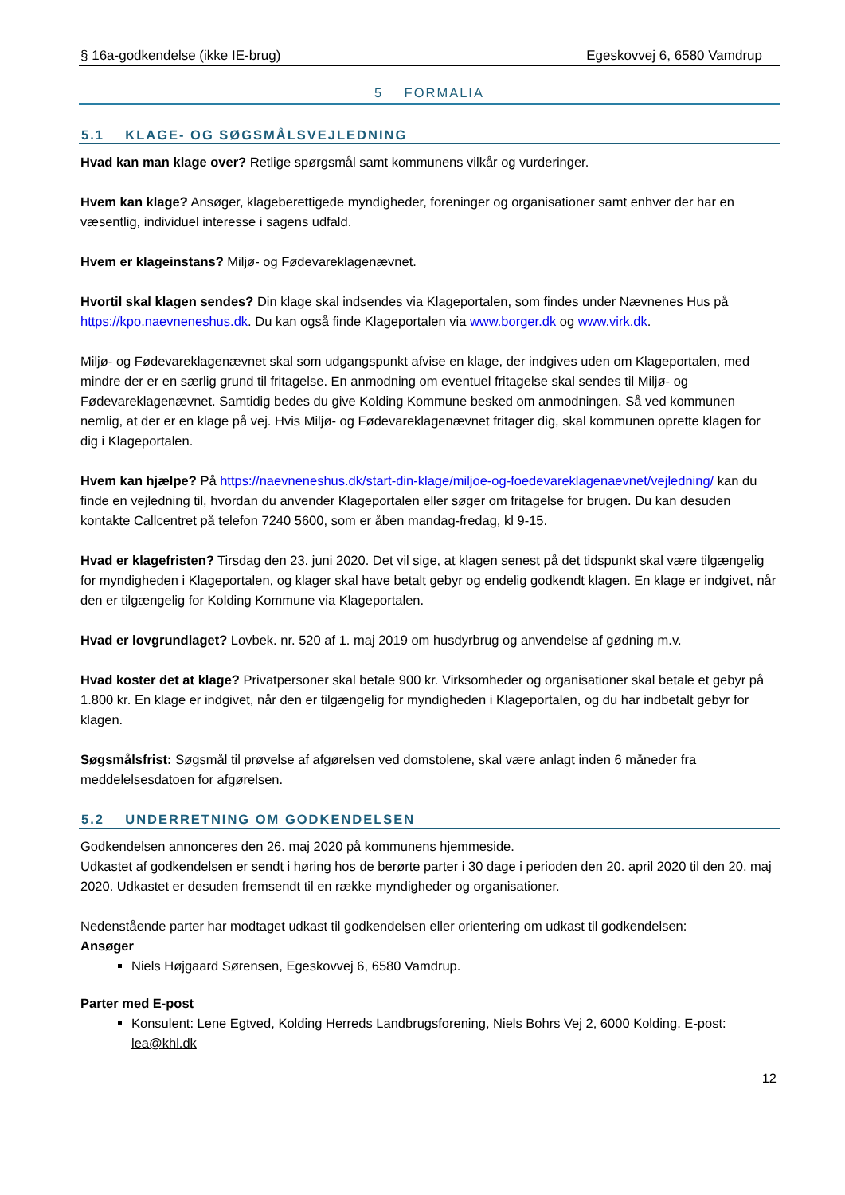§ 16a-godkendelse (ikke IE-brug) Egeskovvej 6, 6580 Vamdrup
5 FORMALIA
5.1 KLAGE- OG SØGSMÅLSVEJLEDNING
Hvad kan man klage over? Retlige spørgsmål samt kommunens vilkår og vurderinger.
Hvem kan klage? Ansøger, klageberettigede myndigheder, foreninger og organisationer samt enhver der har en væsentlig, individuel interesse i sagens udfald.
Hvem er klageinstans? Miljø- og Fødevareklagenævnet.
Hvortil skal klagen sendes? Din klage skal indsendes via Klageportalen, som findes under Nævnenes Hus på https://kpo.naevneneshus.dk. Du kan også finde Klageportalen via www.borger.dk og www.virk.dk.
Miljø- og Fødevareklagenævnet skal som udgangspunkt afvise en klage, der indgives uden om Klageportalen, med mindre der er en særlig grund til fritagelse. En anmodning om eventuel fritagelse skal sendes til Miljø- og Fødevareklagenævnet. Samtidig bedes du give Kolding Kommune besked om anmodningen. Så ved kommunen nemlig, at der er en klage på vej. Hvis Miljø- og Fødevareklagenævnet fritager dig, skal kommunen oprette klagen for dig i Klageportalen.
Hvem kan hjælpe? På https://naevneneshus.dk/start-din-klage/miljoe-og-foedevareklagenaevnet/vejledning/ kan du finde en vejledning til, hvordan du anvender Klageportalen eller søger om fritagelse for brugen. Du kan desuden kontakte Callcentret på telefon 7240 5600, som er åben mandag-fredag, kl 9-15.
Hvad er klagefristen? Tirsdag den 23. juni 2020. Det vil sige, at klagen senest på det tidspunkt skal være tilgængelig for myndigheden i Klageportalen, og klager skal have betalt gebyr og endelig godkendt klagen. En klage er indgivet, når den er tilgængelig for Kolding Kommune via Klageportalen.
Hvad er lovgrundlaget? Lovbek. nr. 520 af 1. maj 2019 om husdyrbrug og anvendelse af gødning m.v.
Hvad koster det at klage? Privatpersoner skal betale 900 kr. Virksomheder og organisationer skal betale et gebyr på 1.800 kr. En klage er indgivet, når den er tilgængelig for myndigheden i Klageportalen, og du har indbetalt gebyr for klagen.
Søgsmålsfrist: Søgsmål til prøvelse af afgørelsen ved domstolene, skal være anlagt inden 6 måneder fra meddelelsesdatoen for afgørelsen.
5.2 UNDERRETNING OM GODKENDELSEN
Godkendelsen annonceres den 26. maj 2020 på kommunens hjemmeside.
Udkastet af godkendelsen er sendt i høring hos de berørte parter i 30 dage i perioden den 20. april 2020 til den 20. maj 2020. Udkastet er desuden fremsendt til en række myndigheder og organisationer.
Nedenstående parter har modtaget udkast til godkendelsen eller orientering om udkast til godkendelsen:
Ansøger
Niels Højgaard Sørensen, Egeskovvej 6, 6580 Vamdrup.
Parter med E-post
Konsulent: Lene Egtved, Kolding Herreds Landbrugsforening, Niels Bohrs Vej 2, 6000 Kolding. E-post: lea@khl.dk
12